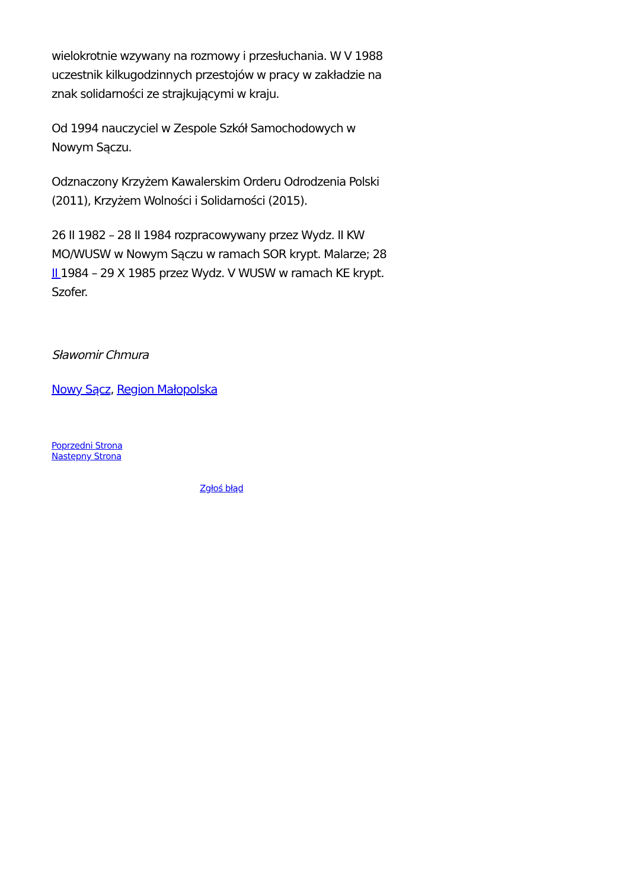wielokrotnie wzywany na rozmowy i przesłuchania. W V 1988 uczestnik kilkugodzinnych przestojów w pracy w zakładzie na znak solidarności ze strajkującymi w kraju.
Od 1994 nauczyciel w Zespole Szkół Samochodowych w Nowym Sączu.
Odznaczony Krzyżem Kawalerskim Orderu Odrodzenia Polski (2011), Krzyżem Wolności i Solidarności (2015).
26 II 1982 – 28 II 1984 rozpracowywany przez Wydz. II KW MO/WUSW w Nowym Sączu w ramach SOR krypt. Malarze; 28 II 1984 – 29 X 1985 przez Wydz. V WUSW w ramach KE krypt. Szofer.
Sławomir Chmura
Nowy Sącz, Region Małopolska
Poprzedni Strona
Następny Strona
Zgłoś błąd